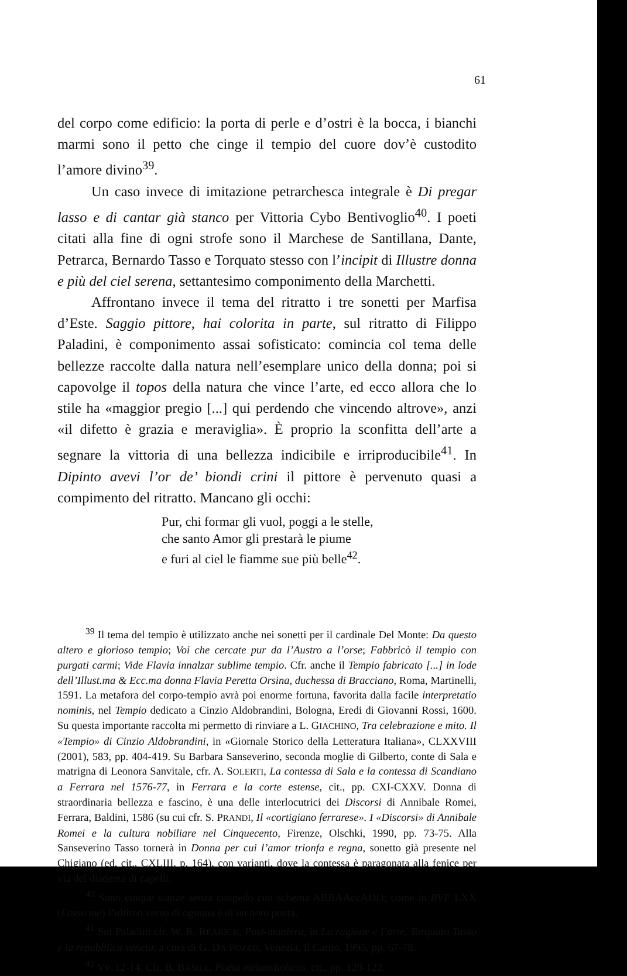61
del corpo come edificio: la porta di perle e d’ostri è la bocca, i bianchi marmi sono il petto che cinge il tempio del cuore dov’è custodito l’amore divino<sup>39</sup>.
Un caso invece di imitazione petrarchesca integrale è Di pregar lasso e di cantar già stanco per Vittoria Cybo Bentivoglio<sup>40</sup>. I poeti citati alla fine di ogni strofe sono il Marchese de Santillana, Dante, Petrarca, Bernardo Tasso e Torquato stesso con l’incipit di Illustre donna e più del ciel serena, settantesimo componimento della Marchetti.
Affrontano invece il tema del ritratto i tre sonetti per Marfisa d’Este. Saggio pittore, hai colorita in parte, sul ritratto di Filippo Paladini, è componimento assai sofisticato: comincia col tema delle bellezze raccolte dalla natura nell’esemplare unico della donna; poi si capovolge il topos della natura che vince l’arte, ed ecco allora che lo stile ha «maggior pregio [...] qui perdendo che vincendo altrove», anzi «il difetto è grazia e meraviglia». È proprio la sconfitta dell’arte a segnare la vittoria di una bellezza indicibile e irriproducibile<sup>41</sup>. In Dipinto avevi l’or de’ biondi crini il pittore è pervenuto quasi a compimento del ritratto. Mancano gli occhi:
Pur, chi formar gli vuol, poggi a le stelle,
che santo Amor gli prestarà le piume
e furi al ciel le fiamme sue più belle<sup>42</sup>.
<sup>39</sup> Il tema del tempio è utilizzato anche nei sonetti per il cardinale Del Monte: Da questo altero e glorioso tempio; Voi che cercate pur da l’Austro a l’orse; Fabbricò il tempio con purgati carmi; Vide Flavia innalzar sublime tempio. Cfr. anche il Tempio fabricato [...] in lode dell’Illust.ma & Ecc.ma donna Flavia Peretta Orsina, duchessa di Bracciano, Roma, Martinelli, 1591. La metafora del corpo-tempio avrà poi enorme fortuna, favorita dalla facile interpretatio nominis, nel Tempio dedicato a Cinzio Aldobrandini, Bologna, Eredi di Giovanni Rossi, 1600. Su questa importante raccolta mi permetto di rinviare a L. GIACHINO, Tra celebrazione e mito. Il «Tempio» di Cinzio Aldobrandini, in «Giornale Storico della Letteratura Italiana», CLXXVIII (2001), 583, pp. 404-419. Su Barbara Sanseverino, seconda moglie di Gilberto, conte di Sala e matrigna di Leonora Sanvitale, cfr. A. SOLERTI, La contessa di Sala e la contessa di Scandiano a Ferrara nel 1576-77, in Ferrara e la corte estense, cit., pp. CXI-CXXV. Donna di straordinaria bellezza e fascino, è una delle interlocutrici dei Discorsi di Annibale Romei, Ferrara, Baldini, 1586 (su cui cfr. S. PRANDI, Il «cortigiano ferrarese». I «Discorsi» di Annibale Romei e la cultura nobiliare nel Cinquecento, Firenze, Olschki, 1990, pp. 73-75. Alla Sanseverino Tasso tornerà in Donna per cui l’amor trionfa e regna, sonetto già presente nel Chigiano (ed. cit., CXLIII, p. 164), con varianti, dove la contessa è paragonata alla fenice per via del diadema di capelli.
<sup>40</sup> Sono cinque stanze senza congedo con schema ABBAAccADD; come in RVF LXX (Lasso me) l’ultimo verso di ognuna è di un noto poeta.
<sup>41</sup> Sul Paladini cfr. W. R. REARICK, Post-maniera, in La ragione e l’arte. Torquato Tasso e la repubblica veneta, a cura di G. DA POZZO, Venezia, Il Cardo, 1995, pp. 67-78.
<sup>42</sup> Vv. 12-14. Cfr. B. BASILE, Poëta melancholicus, cit., pp. 120-122.